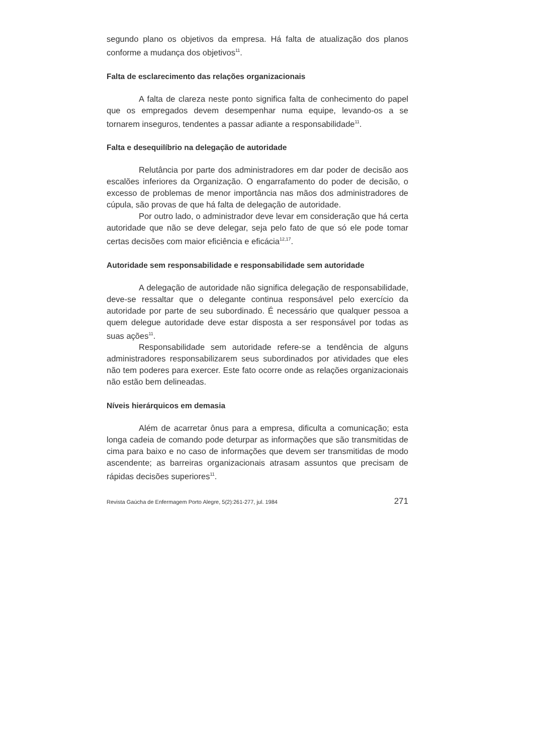segundo plano os objetivos da empresa. Há falta de atualização dos planos conforme a mudança dos objetivos<sup>11</sup>.
Falta de esclarecimento das relações organizacionais
A falta de clareza neste ponto significa falta de conhecimento do papel que os empregados devem desempenhar numa equipe, levando-os a se tornarem inseguros, tendentes a passar adiante a responsabilidade<sup>11</sup>.
Falta e desequilíbrio na delegação de autoridade
Relutância por parte dos administradores em dar poder de decisão aos escalões inferiores da Organização. O engarrafamento do poder de decisão, o excesso de problemas de menor importância nas mãos dos administradores de cúpula, são provas de que há falta de delegação de autoridade.
Por outro lado, o administrador deve levar em consideração que há certa autoridade que não se deve delegar, seja pelo fato de que só ele pode tomar certas decisões com maior eficiência e eficácia<sup>12,17</sup>.
Autoridade sem responsabilidade e responsabilidade sem autoridade
A delegação de autoridade não significa delegação de responsabilidade, deve-se ressaltar que o delegante continua responsável pelo exercício da autoridade por parte de seu subordinado. É necessário que qualquer pessoa a quem delegue autoridade deve estar disposta a ser responsável por todas as suas ações<sup>11</sup>.
Responsabilidade sem autoridade refere-se a tendência de alguns administradores responsabilizarem seus subordinados por atividades que eles não tem poderes para exercer. Este fato ocorre onde as relações organizacionais não estão bem delineadas.
Níveis hierárquicos em demasia
Além de acarretar ônus para a empresa, dificulta a comunicação; esta longa cadeia de comando pode deturpar as informações que são transmitidas de cima para baixo e no caso de informações que devem ser transmitidas de modo ascendente; as barreiras organizacionais atrasam assuntos que precisam de rápidas decisões superiores<sup>11</sup>.
Revista Gaúcha de Enfermagem Porto Alegre, 5(2):261-277, jul. 1984 271